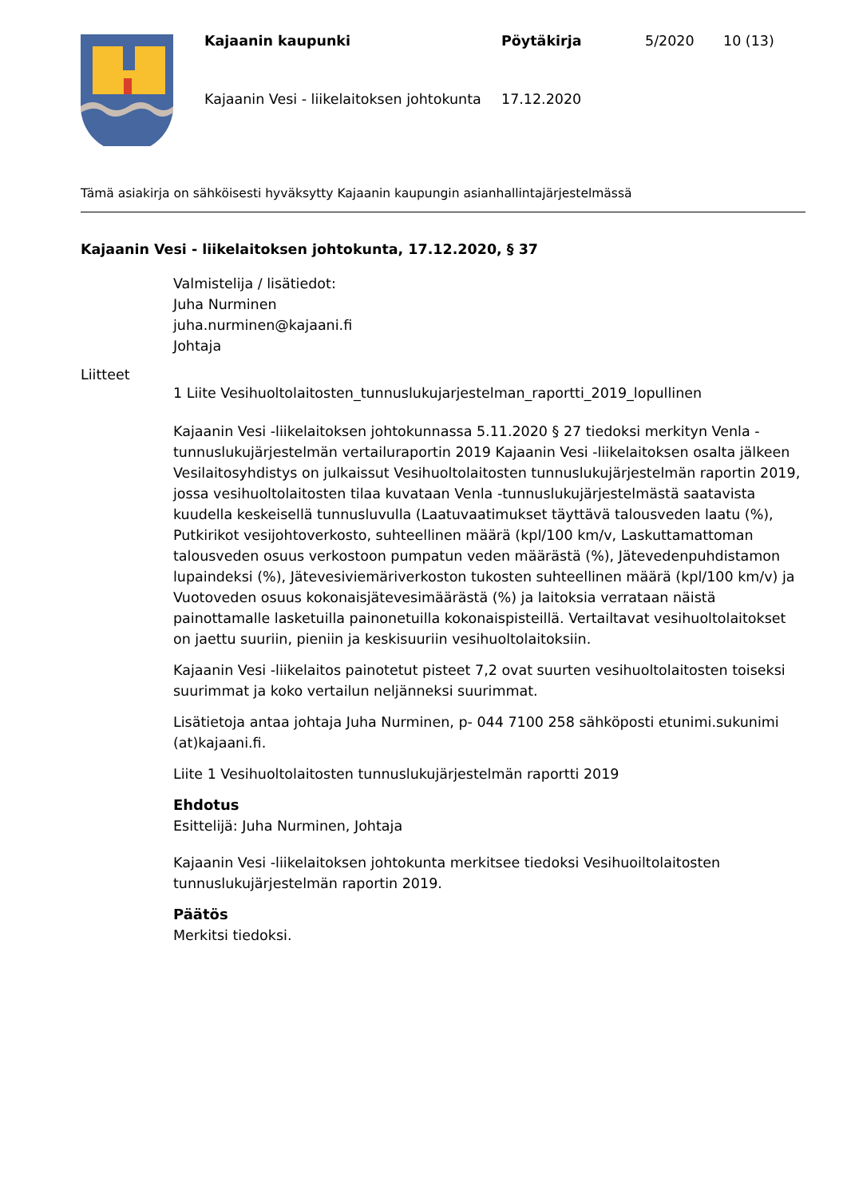Kajaanin kaupunki
Pöytäkirja
5/2020
10 (13)
Kajaanin Vesi - liikelaitoksen johtokunta
17.12.2020
Tämä asiakirja on sähköisesti hyväksytty Kajaanin kaupungin asianhallintajärjestelmässä
Kajaanin Vesi - liikelaitoksen johtokunta, 17.12.2020, § 37
Valmistelija / lisätiedot:
Juha Nurminen
juha.nurminen@kajaani.fi
Johtaja
Liitteet
1 Liite Vesihuoltolaitosten_tunnuslukujarjestelman_raportti_2019_lopullinen
Kajaanin Vesi -liikelaitoksen johtokunnassa 5.11.2020 § 27 tiedoksi merkityn Venla -tunnuslukujärjestelmän vertailuraportin 2019 Kajaanin Vesi -liikelaitoksen osalta jälkeen Vesilaitosyhdistys on julkaissut Vesihuoltolaitosten tunnuslukujärjestelmän raportin 2019, jossa vesihuoltolaitosten tilaa kuvataan Venla -tunnuslukujärjestelmästä saatavista kuudella keskeisellä tunnusluvulla (Laatuvaatimukset täyttävä talousveden laatu (%), Putkirikot vesijohtoverkosto, suhteellinen määrä (kpl/100 km/v, Laskuttamattoman talousveden osuus verkostoon pumpatun veden määrästä (%), Jätevedenpuhdistamon lupaindeksi (%), Jätevesiviemäriverkoston tukosten suhteellinen määrä (kpl/100 km/v) ja Vuotoveden osuus kokonaisjätevesimäärästä (%) ja laitoksia verrataan näistä painottamalle lasketuilla painonetuilla kokonaispisteillä. Vertailtavat vesihuoltolaitokset on jaettu suuriin, pieniin ja keskisuuriin vesihuoltolaitoksiin.
Kajaanin Vesi -liikelaitos painotetut pisteet 7,2 ovat suurten vesihuoltolaitosten toiseksi suurimmat ja koko vertailun neljänneksi suurimmat.
Lisätietoja antaa johtaja Juha Nurminen, p- 044 7100 258 sähköposti etunimi.sukunimi (at)kajaani.fi.
Liite 1 Vesihuoltolaitosten tunnuslukujärjestelmän raportti 2019
Ehdotus
Esittelijä: Juha Nurminen, Johtaja
Kajaanin Vesi -liikelaitoksen johtokunta merkitsee tiedoksi Vesihuoiltolaitosten tunnuslukujärjestelmän raportin 2019.
Päätös
Merkitsi tiedoksi.